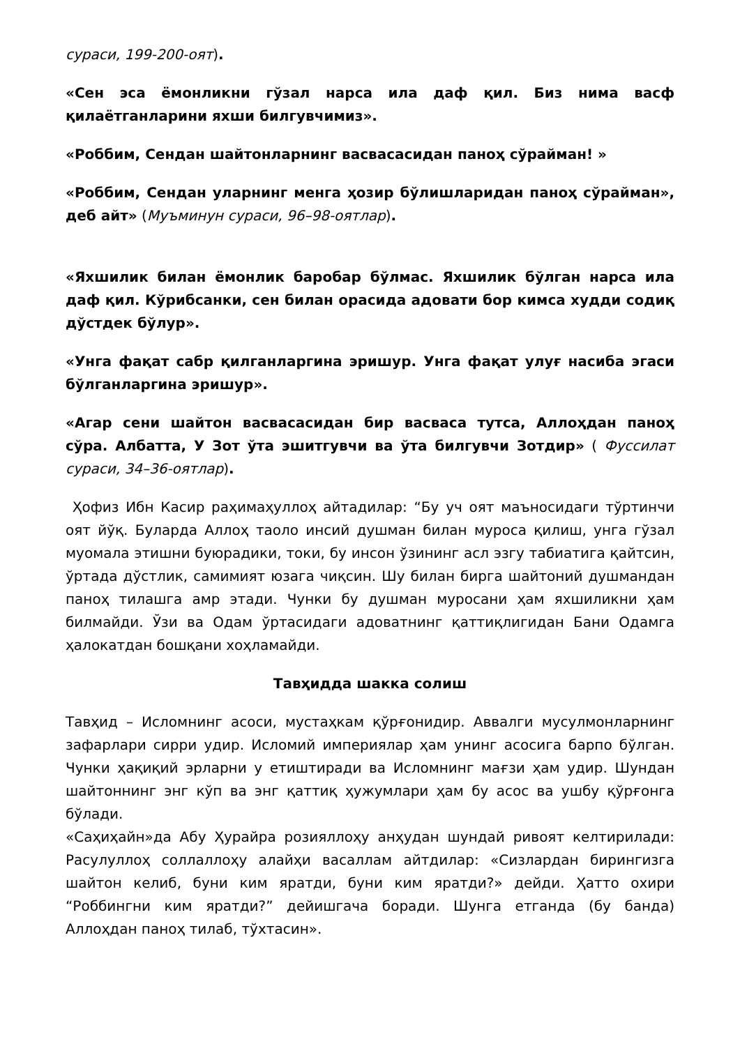сураси, 199-200-оят).
«Сен эса ёмонликни гўзал нарса ила даф қил. Биз нима васф қилаётганларини яхши билгувчимиз».
«Роббим, Сендан шайтонларнинг васвасасидан паноҳ сўрайман! »
«Роббим, Сендан уларнинг менга ҳозир бўлишларидан паноҳ сўрайман», деб айт» (Муъминун сураси, 96–98-оятлар).
«Яхшилик билан ёмонлик баробар бўлмас. Яхшилик бўлган нарса ила даф қил. Кўрибсанки, сен билан орасида адовати бор кимса худди содиқ дўстдек бўлур».
«Унга фақат сабр қилганларгина эришур. Унга фақат улуғ насиба эгаси бўлганларгина эришур».
«Агар сени шайтон васвасасидан бир васваса тутса, Аллоҳдан паноҳ сўра. Албатта, У Зот ўта эшитгувчи ва ўта билгувчи Зотдир» ( Фуссилат сураси, 34–36-оятлар).
Ҳофиз Ибн Касир раҳимаҳуллоҳ айтадилар: “Бу уч оят маъносидаги тўртинчи оят йўқ. Буларда Аллоҳ таоло инсий душман билан муроса қилиш, унга гўзал муомала этишни буюрадики, токи, бу инсон ўзининг асл эзгу табиатига қайтсин, ўртада дўстлик, самимият юзага чиқсин. Шу билан бирга шайтоний душмандан паноҳ тилашга амр этади. Чунки бу душман муросани ҳам яхшиликни ҳам билмайди. Ўзи ва Одам ўртасидаги адоватнинг қаттиқлигидан Бани Одамга ҳалокатдан бошқани хоҳламайди.
Тавҳидда шакка солиш
Тавҳид – Исломнинг асоси, мустаҳкам қўрғонидир. Аввалги мусулмонларнинг зафарлари сирри удир. Исломий империялар ҳам унинг асосига барпо бўлган. Чунки ҳақиқий эрларни у етиштиради ва Исломнинг мағзи ҳам удир. Шундан шайтоннинг энг кўп ва энг қаттиқ ҳужумлари ҳам бу асос ва ушбу қўрғонга бўлади.
«Саҳиҳайн»да Абу Ҳурайра розияллоҳу анҳудан шундай ривоят келтирилади: Расулуллоҳ соллаллоҳу алайҳи васаллам айтдилар: «Сизлардан бирингизга шайтон келиб, буни ким яратди, буни ким яратди?» дейди. Ҳатто охири “Роббингни ким яратди?” дейишгача боради. Шунга етганда (бу банда) Аллоҳдан паноҳ тилаб, тўхтасин».